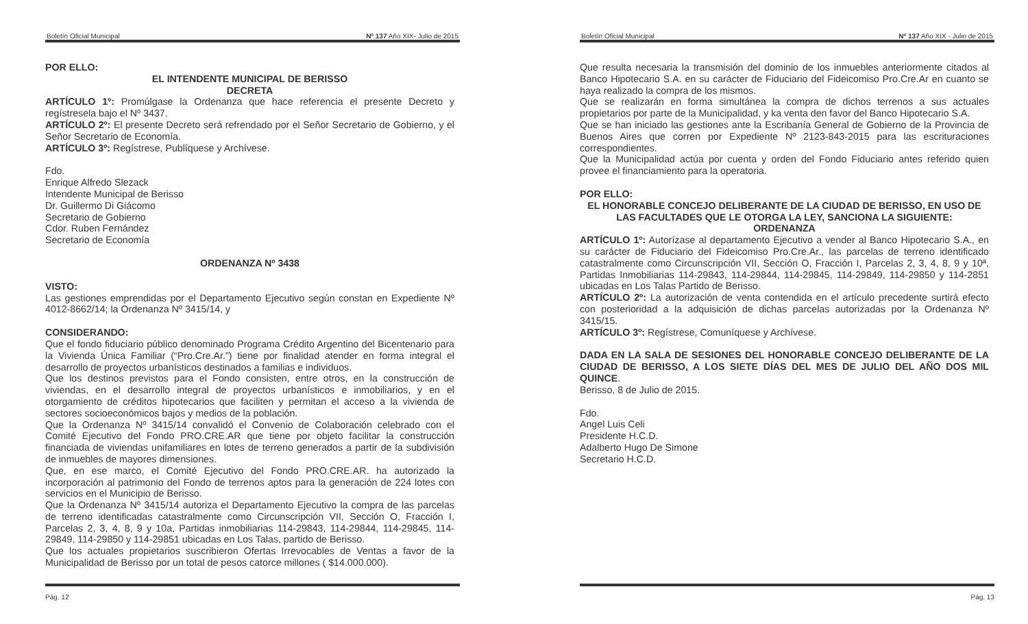Boletín Oficial Municipal Nº 137 Año XIX- Julio de 2015
POR ELLO:
EL INTENDENTE MUNICIPAL DE BERISSO
DECRETA
ARTÍCULO 1º: Promúlgase la Ordenanza que hace referencia el presente Decreto y regístresela bajo el Nº 3437.
ARTÍCULO 2º: El presente Decreto será refrendado por el Señor Secretario de Gobierno, y el Señor Secretario de Economía.
ARTÍCULO 3º: Regístrese, Publíquese y Archívese.
Fdo.
Enrique Alfredo Slezack
Intendente Municipal de Berisso
Dr. Guillermo Di Giácomo
Secretario de Gobierno
Cdor. Ruben Fernández
Secretario de Economía
ORDENANZA Nº 3438
VISTO:
Las gestiones emprendidas por el Departamento Ejecutivo según constan en Expediente Nº 4012-8662/14; la Ordenanza Nº 3415/14, y
CONSIDERANDO:
Que el fondo fiduciario público denominado Programa Crédito Argentino del Bicentenario para la Vivienda Única Familiar (“Pro.Cre.Ar.”) tiene por finalidad atender en forma integral el desarrollo de proyectos urbanísticos destinados a familias e individuos.
Que los destinos previstos para el Fondo consisten, entre otros, en la construcción de viviendas, en el desarrollo integral de proyectos urbanísticos e inmobiliarios, y en el otorgamiento de créditos hipotecarios que faciliten y permitan el acceso a la vivienda de sectores socioeconómicos bajos y medios de la población.
Que la Ordenanza Nº 3415/14 convalidó el Convenio de Colaboración celebrado con el Comité Ejecutivo del Fondo PRO.CRE.AR que tiene por objeto facilitar la construcción financiada de viviendas unifamiliares en lotes de terreno generados a partir de la subdivisión de inmuebles de mayores dimensiones.
Que, en ese marco, el Comité Ejecutivo del Fondo PRO.CRE.AR. ha autorizado la incorporación al patrimonio del Fondo de terrenos aptos para la generación de 224 lotes con servicios en el Municipio de Berisso.
Que la Ordenanza Nº 3415/14 autoriza el Departamento Ejecutivo la compra de las parcelas de terreno identificadas catastralmente como Circunscripción VII, Sección O, Fracción I, Parcelas 2, 3, 4, 8, 9 y 10a, Partidas inmobiliarias 114-29843, 114-29844, 114-29845, 114-29849, 114-29850 y 114-29851 ubicadas en Los Talas, partido de Berisso.
Que los actuales propietarios suscribieron Ofertas Irrevocables de Ventas a favor de la Municipalidad de Berisso por un total de pesos catorce millones ( $14.000.000).
Pág. 12
Boletín Oficial Municipal Nº 137 Año XIX - Julio de 2015
Que resulta necesaria la transmisión del dominio de los inmuebles anteriormente citados al Banco Hipotecario S.A. en su carácter de Fiduciario del Fideicomiso Pro.Cre.Ar en cuanto se haya realizado la compra de los mismos.
Que se realizarán en forma simultánea la compra de dichos terrenos a sus actuales propietarios por parte de la Municipalidad, y ka venta den favor del Banco Hipotecario S.A.
Que se han iniciado las gestiones ante la Escribanía General de Gobierno de la Provincia de Buenos Aires que corren por Expediente Nº 2123-843-2015 para las escrituraciones correspondientes.
Que la Municipalidad actúa por cuenta y orden del Fondo Fiduciario antes referido quien provee el financiamiento para la operatoria.
POR ELLO:
EL HONORABLE CONCEJO DELIBERANTE DE LA CIUDAD DE BERISSO, EN USO DE LAS FACULTADES QUE LE OTORGA LA LEY, SANCIONA LA SIGUIENTE:
ORDENANZA
ARTÍCULO 1º: Autorízase al departamento Ejecutivo a vender al Banco Hipotecario S.A., en su carácter de Fiduciario del Fideicomiso Pro.Cre.Ar., las parcelas de terreno identificado catastralmente como Circunscripción VII, Sección O, Fracción I, Parcelas 2, 3, 4, 8, 9 y 10ª, Partidas Inmobiliarias 114-29843, 114-29844, 114-29845, 114-29849, 114-29850 y 114-2851 ubicadas en Los Talas Partido de Berisso.
ARTÍCULO 2º: La autorización de venta contendida en el artículo precedente surtirá efecto con posterioridad a la adquisición de dichas parcelas autorizadas por la Ordenanza Nº 3415/15.
ARTÍCULO 3º: Regístrese, Comuníquese y Archívese.
DADA EN LA SALA DE SESIONES DEL HONORABLE CONCEJO DELIBERANTE DE LA CIUDAD DE BERISSO, A LOS SIETE DÍAS DEL MES DE JULIO DEL AÑO DOS MIL QUINCE.
Berisso, 8 de Julio de 2015.
Fdo.
Angel Luis Celi
Presidente H.C.D.
Adalberto Hugo De Simone
Secretario H.C.D.
Pág. 13